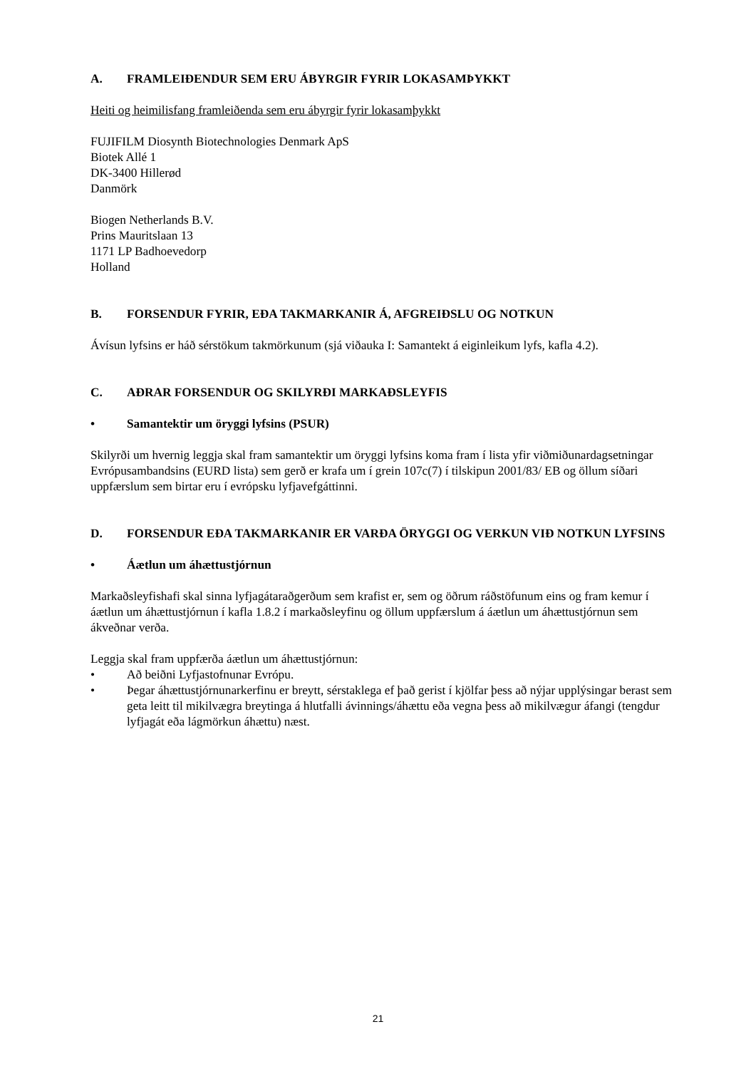A. FRAMLEIÐENDUR SEM ERU ÁBYRGIR FYRIR LOKASAMÞYKKT
Heiti og heimilisfang framleiðenda sem eru ábyrgir fyrir lokasamþykkt
FUJIFILM Diosynth Biotechnologies Denmark ApS
Biotek Allé 1
DK-3400 Hillerød
Danmörk
Biogen Netherlands B.V.
Prins Mauritslaan 13
1171 LP Badhoevedorp
Holland
B. FORSENDUR FYRIR, EÐA TAKMARKANIR Á, AFGREIÐSLU OG NOTKUN
Ávísun lyfsins er háð sérstökum takmörkunum (sjá viðauka I: Samantekt á eiginleikum lyfs, kafla 4.2).
C. AÐRAR FORSENDUR OG SKILYRÐI MARKAÐSLEYFIS
• Samantektir um öryggi lyfsins (PSUR)
Skilyrði um hvernig leggja skal fram samantektir um öryggi lyfsins koma fram í lista yfir viðmiðunardagsetningar Evrópusambandsins (EURD lista) sem gerð er krafa um í grein 107c(7) í tilskipun 2001/83/ EB og öllum síðari uppfærslum sem birtar eru í evrópsku lyfjavefgáttinni.
D. FORSENDUR EÐA TAKMARKANIR ER VARÐA ÖRYGGI OG VERKUN VIÐ NOTKUN LYFSINS
• Áætlun um áhættustjórnun
Markaðsleyfishafi skal sinna lyfjagátaraðgerðum sem krafist er, sem og öðrum ráðstöfunum eins og fram kemur í áætlun um áhættustjórnun í kafla 1.8.2 í markaðsleyfinu og öllum uppfærslum á áætlun um áhættustjórnun sem ákveðnar verða.
Leggja skal fram uppfærða áætlun um áhættustjórnun:
• Að beiðni Lyfjastofnunar Evrópu.
• Þegar áhættustjórnunarkerfinu er breytt, sérstaklega ef það gerist í kjölfar þess að nýjar upplýsingar berast sem geta leitt til mikilvægra breytinga á hlutfalli ávinnings/áhættu eða vegna þess að mikilvægur áfangi (tengdur lyfjagát eða lágmörkun áhættu) næst.
21